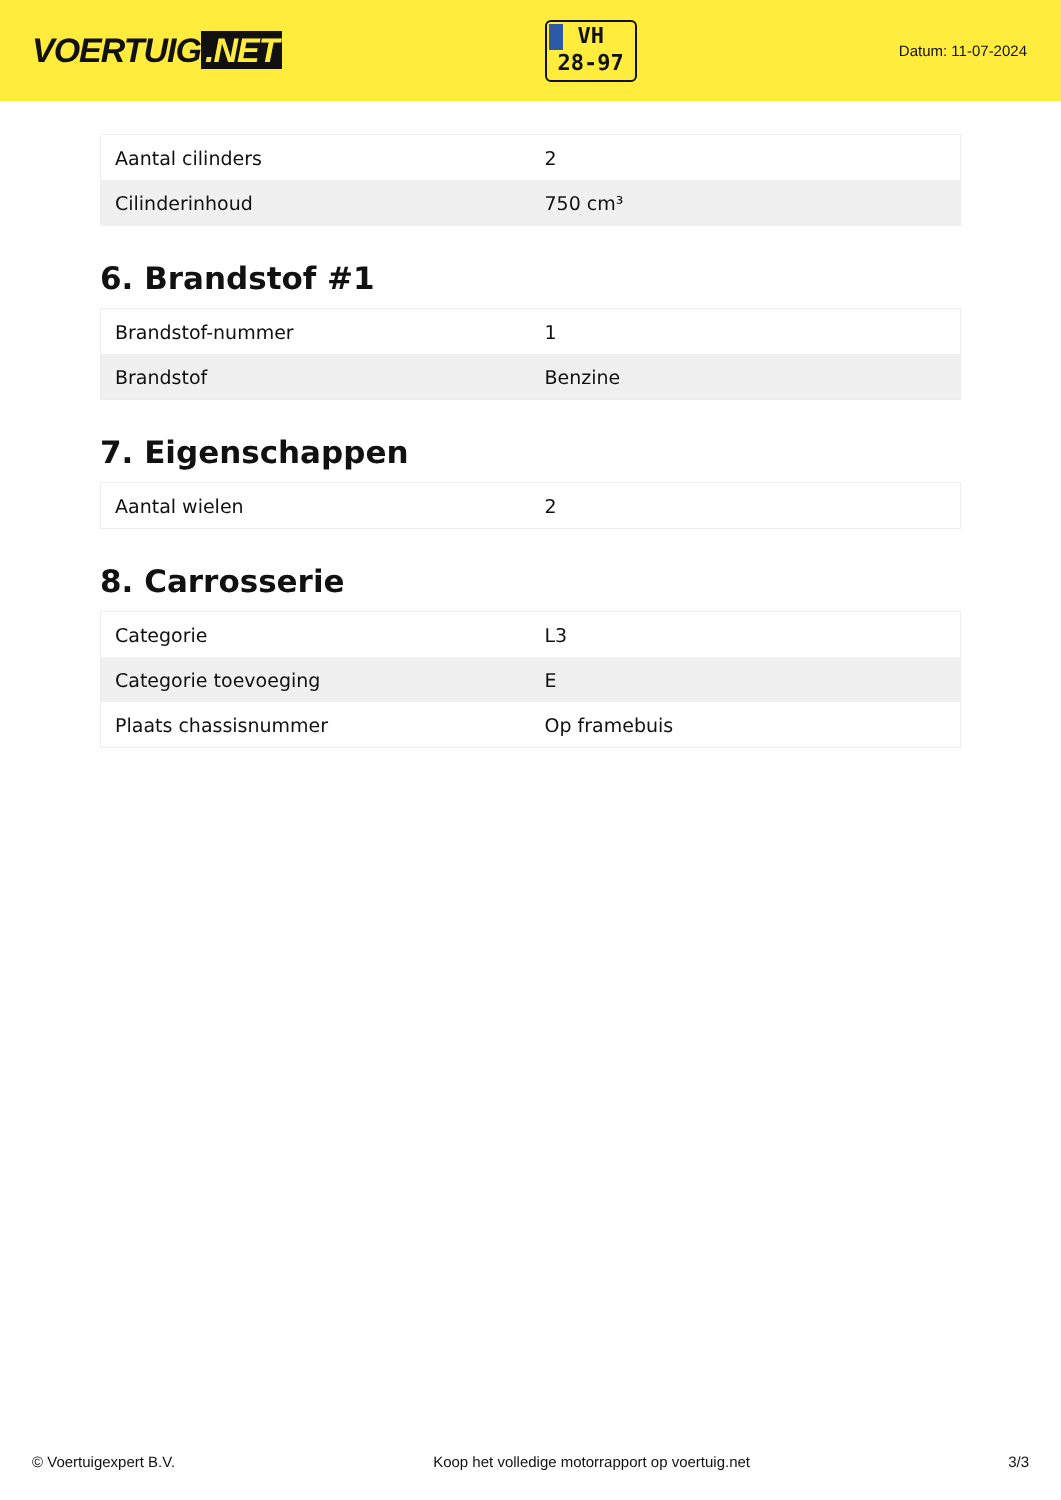VOERTUIG.NET
VH
28-97
Datum: 11-07-2024
| Aantal cilinders | 2 |
| Cilinderinhoud | 750 cm³ |
6. Brandstof #1
| Brandstof-nummer | 1 |
| Brandstof | Benzine |
7. Eigenschappen
| Aantal wielen | 2 |
8. Carrosserie
| Categorie | L3 |
| Categorie toevoeging | E |
| Plaats chassisnummer | Op framebuis |
© Voertuigexpert B.V. Koop het volledige motorrapport op voertuig.net 3/3